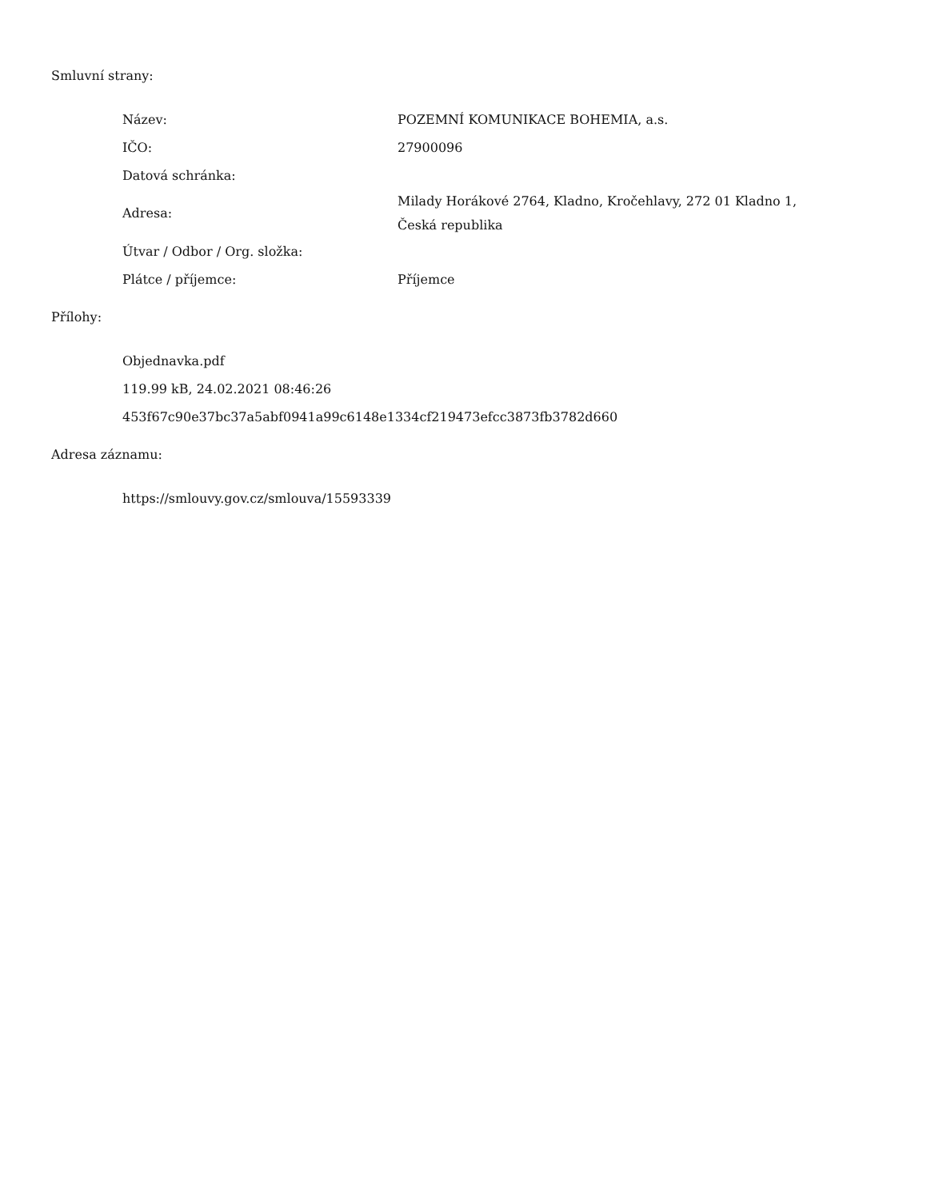Smluvní strany:
| Název: | POZEMNÍ KOMUNIKACE BOHEMIA, a.s. |
| IČO: | 27900096 |
| Datová schránka: | |
| Adresa: | Milady Horákové 2764, Kladno, Kročehlavy, 272 01 Kladno 1, Česká republika |
| Útvar / Odbor / Org. složka: | |
| Plátce / příjemce: | Příjemce |
Přílohy:
Objednavka.pdf
119.99 kB, 24.02.2021 08:46:26
453f67c90e37bc37a5abf0941a99c6148e1334cf219473efcc3873fb3782d660
Adresa záznamu:
https://smlouvy.gov.cz/smlouva/15593339